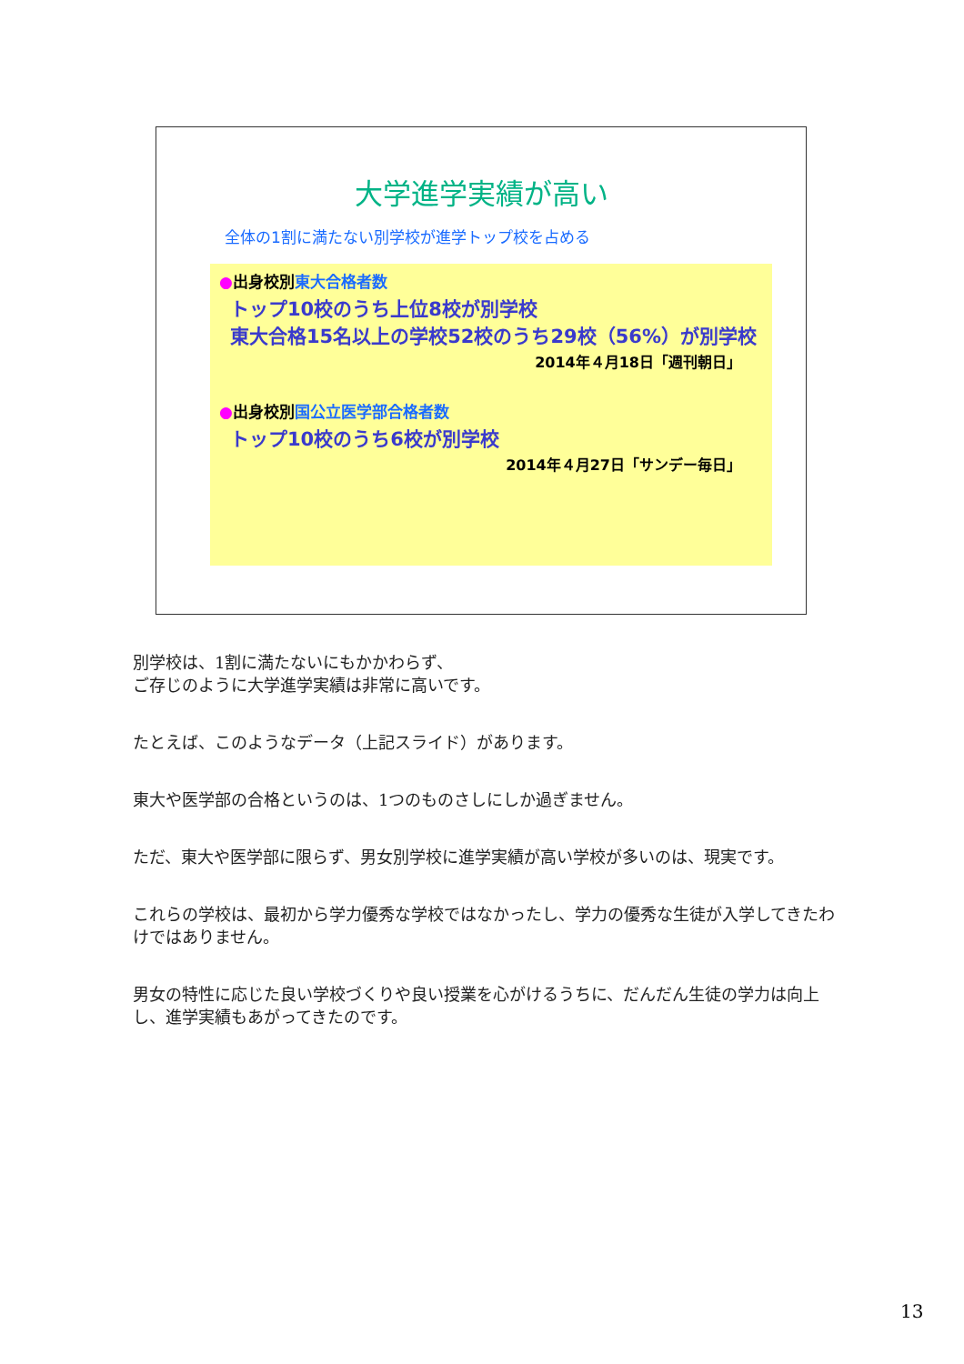大学進学実績が高い
全体の1割に満たない別学校が進学トップ校を占める
●出身校別東大合格者数
トップ10校のうち上位8校が別学校
東大合格15名以上の学校52校のうち29校（56%）が別学校
2014年４月18日「週刊朝日」
●出身校別国公立医学部合格者数
トップ10校のうち6校が別学校
2014年４月27日「サンデー毎日」
別学校は、1割に満たないにもかかわらず、
ご存じのように大学進学実績は非常に高いです。
たとえば、このようなデータ（上記スライド）があります。
東大や医学部の合格というのは、1つのものさしにしか過ぎません。
ただ、東大や医学部に限らず、男女別学校に進学実績が高い学校が多いのは、現実です。
これらの学校は、最初から学力優秀な学校ではなかったし、学力の優秀な生徒が入学してきたわけではありません。
男女の特性に応じた良い学校づくりや良い授業を心がけるうちに、だんだん生徒の学力は向上し、進学実績もあがってきたのです。
13